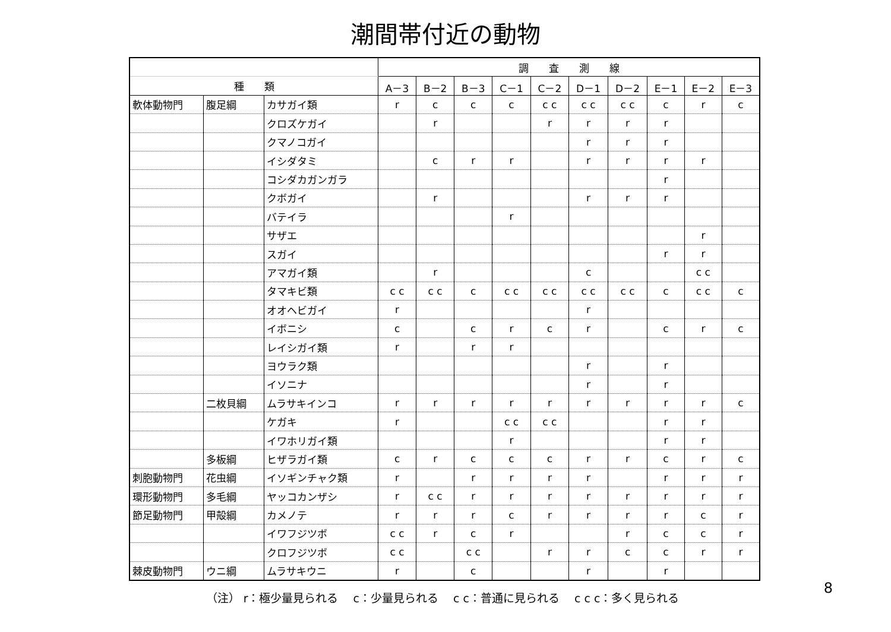潮間帯付近の動物
| | | | 調 査 測 線 | | | | | | | | | |
| --- | --- | --- | --- | --- | --- | --- | --- | --- | --- | --- | --- | --- |
| 種 類 | | | A－3 | B－2 | B－3 | C－1 | C－2 | D－1 | D－2 | E－1 | E－2 | E－3 |
| 軟体動物門 | 腹足綱 | カサガイ類 | r | c | c | c | c c | c c | c c | c | r | c |
| | | クロズケガイ | | r | | | r | r | r | r | | |
| | | クマノコガイ | | | | | | r | r | r | | |
| | | イシダタミ | | c | r | r | | r | r | r | r | |
| | | コシダカガンガラ | | | | | | | | r | | |
| | | クボガイ | | r | | | | r | r | r | | |
| | | バテイラ | | | | r | | | | | | |
| | | サザエ | | | | | | | | | r | |
| | | スガイ | | | | | | | | r | r | |
| | | アマガイ類 | | r | | | | c | | | c c | |
| | | タマキビ類 | c c | c c | c | c c | c c | c c | c c | c | c c | c |
| | | オオヘビガイ | r | | | | | r | | | | |
| | | イボニシ | c | | c | r | c | r | | c | r | c |
| | | レイシガイ類 | r | | r | r | | | | | | |
| | | ヨウラク類 | | | | | | r | | r | | |
| | | イソニナ | | | | | | r | | r | | |
| | 二枚貝綱 | ムラサキインコ | r | r | r | r | r | r | r | r | r | c |
| | | ケガキ | r | | | c c | c c | | | r | r | |
| | | イワホリガイ類 | | | | r | | | | r | r | |
| | 多板綱 | ヒザラガイ類 | c | r | c | c | c | r | r | c | r | c |
| 刺胞動物門 | 花虫綱 | イソギンチャク類 | r | | r | r | r | r | | r | r | r |
| 環形動物門 | 多毛綱 | ヤッコカンザシ | r | c c | r | r | r | r | r | r | r | r |
| 節足動物門 | 甲殻綱 | カメノテ | r | r | r | c | r | r | r | r | c | r |
| | | イワフジツボ | c c | r | c | r | | | r | c | c | r |
| | | クロフジツボ | c c | | c c | | r | r | c | c | r | r |
| 棘皮動物門 | ウニ綱 | ムラサキウニ | r | | c | | | r | | r | | |
8
（注） r：極少量見られる　 c：少量見られる　 c c：普通に見られる　 c c c：多く見られる